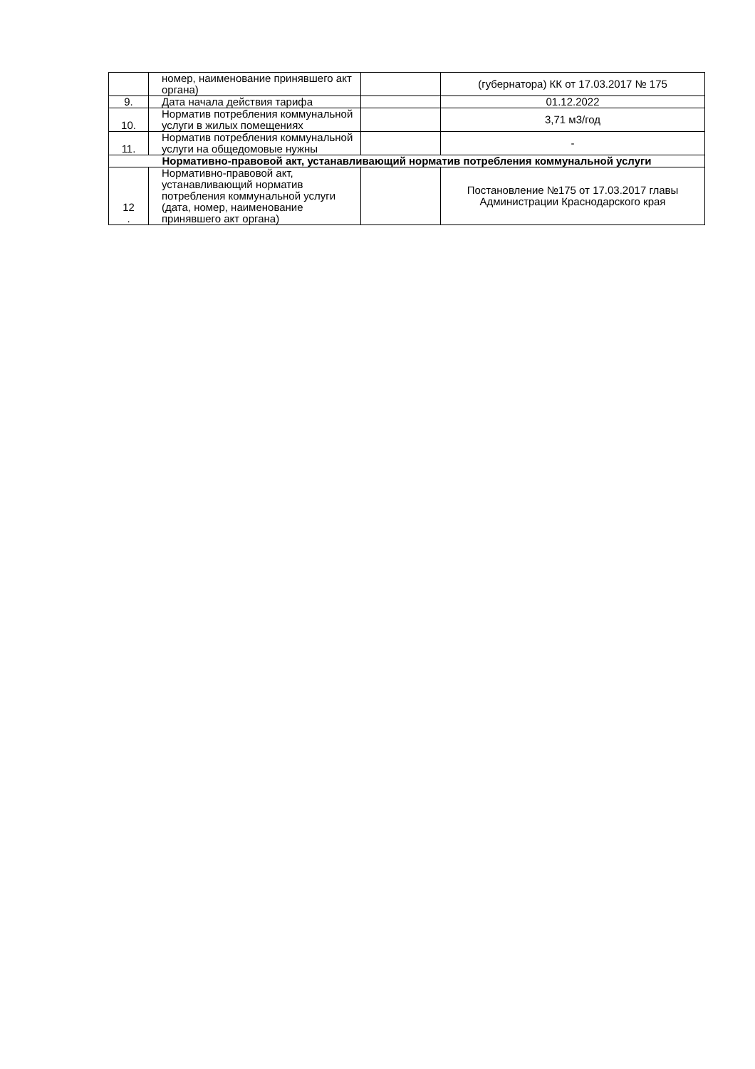| | номер, наименование принявшего акт органа) | | (губернатора) КК от 17.03.2017 № 175 |
| 9. | Дата начала действия тарифа | | 01.12.2022 |
| 10. | Норматив потребления коммунальной услуги в жилых помещениях | | 3,71 м3/год |
| 11. | Норматив потребления коммунальной услуги на общедомовые нужны | | - |
| Нормативно-правовой акт, устанавливающий норматив потребления коммунальной услуги | | | |
| 12 . | Нормативно-правовой акт, устанавливающий норматив потребления коммунальной услуги (дата, номер, наименование принявшего акт органа) | | Постановление №175 от 17.03.2017 главы Администрации Краснодарского края |